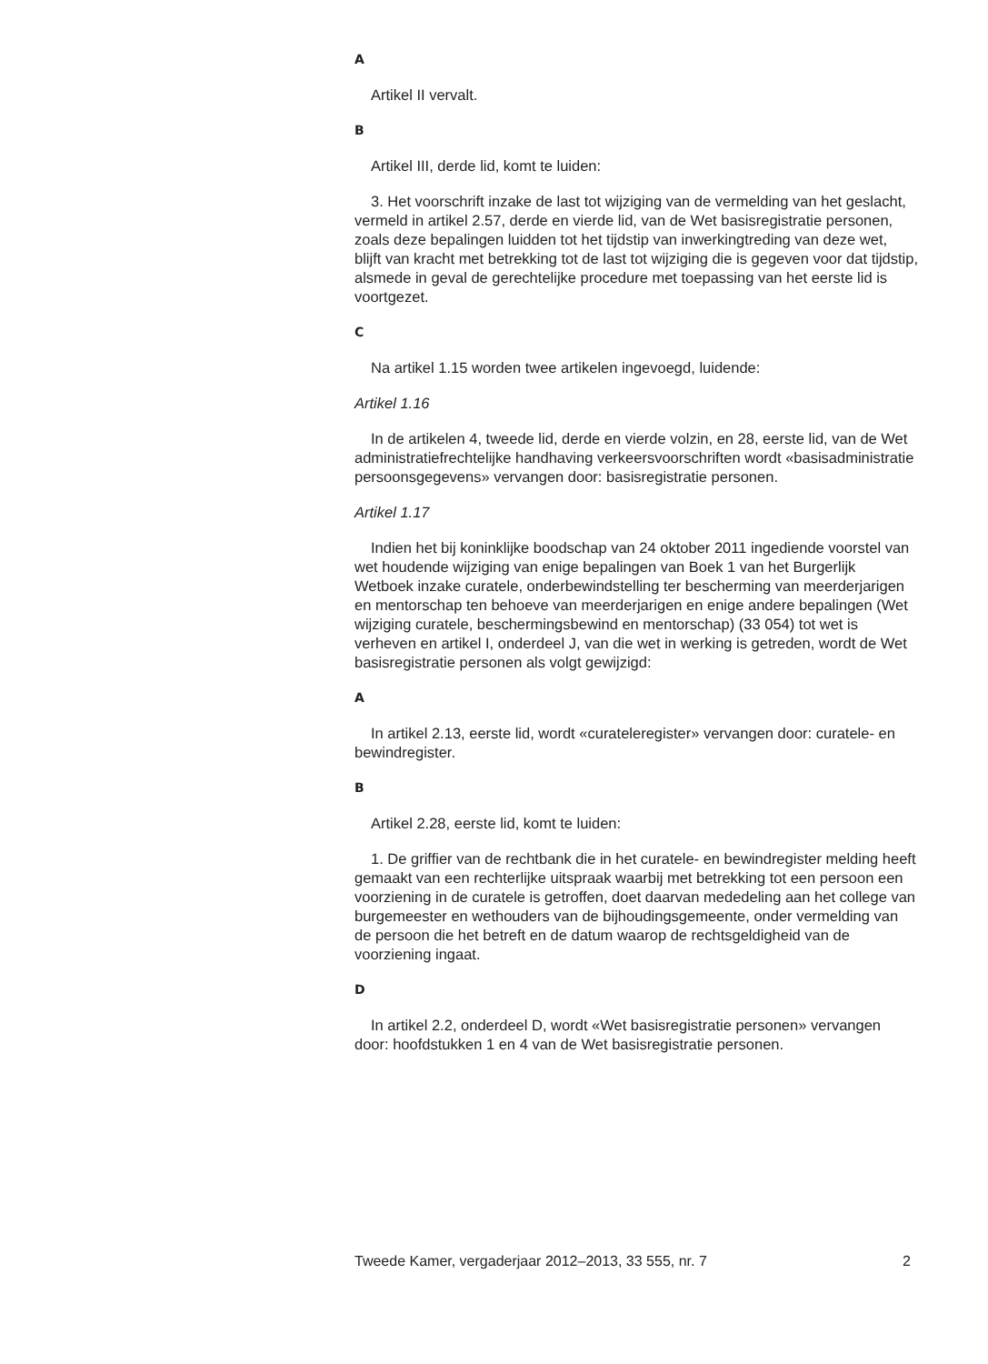A
Artikel II vervalt.
B
Artikel III, derde lid, komt te luiden:
3. Het voorschrift inzake de last tot wijziging van de vermelding van het geslacht, vermeld in artikel 2.57, derde en vierde lid, van de Wet basisre­gistratie personen, zoals deze bepalingen luidden tot het tijdstip van inwerkingtreding van deze wet, blijft van kracht met betrekking tot de last tot wijziging die is gegeven voor dat tijdstip, alsmede in geval de gerechtelijke procedure met toepassing van het eerste lid is voortgezet.
C
Na artikel 1.15 worden twee artikelen ingevoegd, luidende:
Artikel 1.16
In de artikelen 4, tweede lid, derde en vierde volzin, en 28, eerste lid, van de Wet administratiefrechtelijke handhaving verkeersvoorschriften wordt «basisadministratie persoonsgegevens» vervangen door: basisre­gistratie personen.
Artikel 1.17
Indien het bij koninklijke boodschap van 24 oktober 2011 ingediende voorstel van wet houdende wijziging van enige bepalingen van Boek 1 van het Burgerlijk Wetboek inzake curatele, onderbewindstelling ter bescherming van meerderjarigen en mentorschap ten behoeve van meerderjarigen en enige andere bepalingen (Wet wijziging curatele, beschermingsbewind en mentorschap) (33 054) tot wet is verheven en artikel I, onderdeel J, van die wet in werking is getreden, wordt de Wet basisregistratie personen als volgt gewijzigd:
A
In artikel 2.13, eerste lid, wordt «curateleregister» vervangen door: curatele- en bewindregister.
B
Artikel 2.28, eerste lid, komt te luiden:
1. De griffier van de rechtbank die in het curatele- en bewindregister melding heeft gemaakt van een rechterlijke uitspraak waarbij met betrekking tot een persoon een voorziening in de curatele is getroffen, doet daarvan mededeling aan het college van burgemeester en wethouders van de bijhoudingsgemeente, onder vermelding van de persoon die het betreft en de datum waarop de rechtsgeldigheid van de voorziening ingaat.
D
In artikel 2.2, onderdeel D, wordt «Wet basisregistratie personen» vervangen door: hoofdstukken 1 en 4 van de Wet basisregistratie personen.
Tweede Kamer, vergaderjaar 2012–2013, 33 555, nr. 7 2